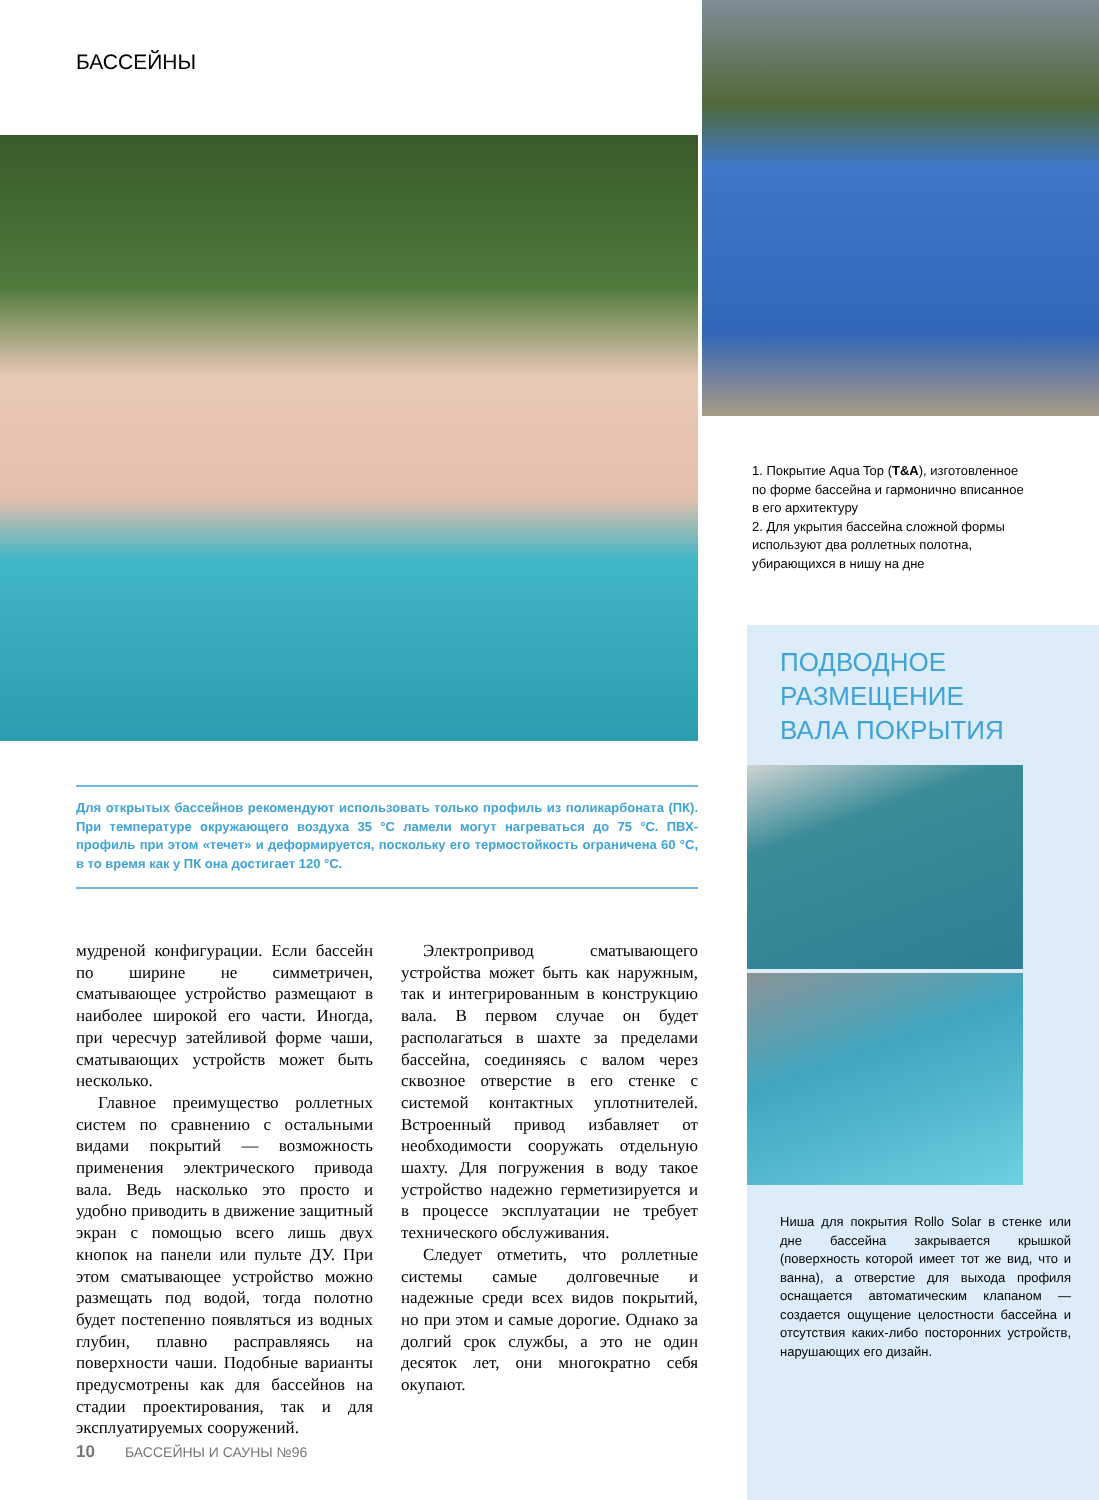БАССЕЙНЫ
1. Покрытие Aqua Top (T&A), изготовленное по форме бассейна и гармонично вписанное в его архитектуру
2. Для укрытия бассейна сложной формы используют два роллетных полотна, убирающихся в нишу на дне
ПОДВОДНОЕ
РАЗМЕЩЕНИЕ
ВАЛА ПОКРЫТИЯ
Ниша для покрытия Rollo Solar в стенке или дне бассейна закрывается крышкой (поверхность которой имеет тот же вид, что и ванна), а отверстие для выхода профиля оснащается автоматическим клапаном — создается ощущение целостности бассейна и отсутствия каких-либо посторонних устройств, нарушающих его дизайн.
Для открытых бассейнов рекомендуют использовать только профиль из поликарбоната (ПК). При температуре окружающего воздуха 35 °С ламели могут нагреваться до 75 °С. ПВХ-профиль при этом «течет» и деформируется, поскольку его термостойкость ограничена 60 °С, в то время как у ПК она достигает 120 °С.
мудреной конфигурации. Если бассейн по ширине не симметричен, сматывающее устройство размещают в наиболее широкой его части. Иногда, при чересчур затейливой форме чаши, сматывающих устройств может быть несколько.
Главное преимущество роллетных систем по сравнению с остальными видами покрытий — возможность применения электрического привода вала. Ведь насколько это просто и удобно приводить в движение защитный экран с помощью всего лишь двух кнопок на панели или пульте ДУ. При этом сматывающее устройство можно размещать под водой, тогда полотно будет постепенно появляться из водных глубин, плавно расправляясь на поверхности чаши. Подобные варианты предусмотрены как для бассейнов на стадии проектирования, так и для эксплуатируемых сооружений.
Электропривод сматывающего устройства может быть как наружным, так и интегрированным в конструкцию вала. В первом случае он будет располагаться в шахте за пределами бассейна, соединяясь с валом через сквозное отверстие в его стенке с системой контактных уплотнителей. Встроенный привод избавляет от необходимости сооружать отдельную шахту. Для погружения в воду такое устройство надежно герметизируется и в процессе эксплуатации не требует технического обслуживания.
Следует отметить, что роллетные системы самые долговечные и надежные среди всех видов покрытий, но при этом и самые дорогие. Однако за долгий срок службы, а это не один десяток лет, они многократно себя окупают.
10 БАССЕЙНЫ И САУНЫ №96